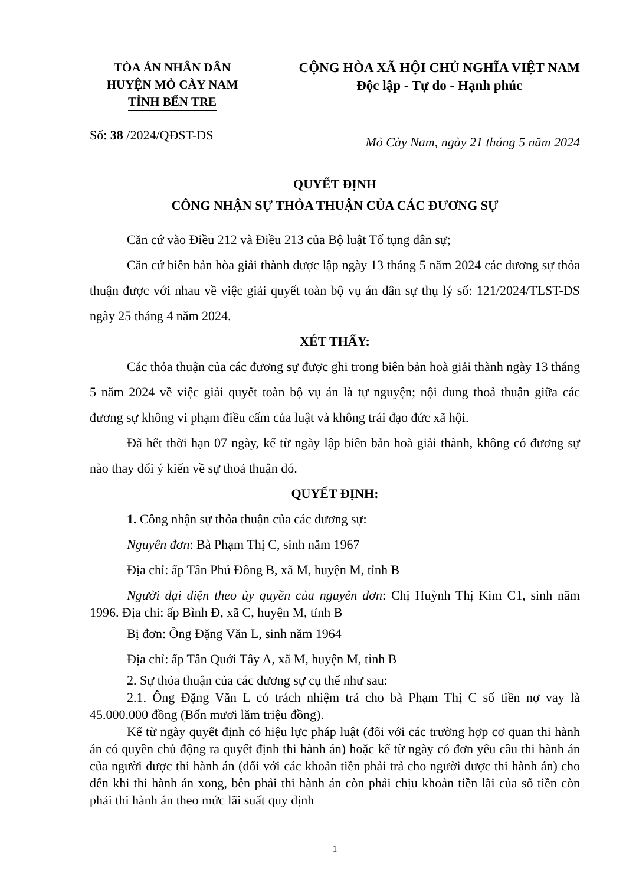TÒA ÁN NHÂN DÂN
HUYỆN MỎ CÀY NAM
TỈNH BẾN TRE
CỘNG HÒA XÃ HỘI CHỦ NGHĨA VIỆT NAM
Độc lập - Tự do - Hạnh phúc
Số: 38 /2024/QĐST-DS
Mỏ Cày Nam, ngày 21 tháng 5 năm 2024
QUYẾT ĐỊNH
CÔNG NHẬN SỰ THỎA THUẬN CỦA CÁC ĐƯƠNG SỰ
Căn cứ vào Điều 212 và Điều 213 của Bộ luật Tố tụng dân sự;
Căn cứ biên bản hòa giải thành được lập ngày 13 tháng 5 năm 2024 các đương sự thỏa thuận được với nhau về việc giải quyết toàn bộ vụ án dân sự thụ lý số: 121/2024/TLST-DS ngày 25 tháng 4 năm 2024.
XÉT THẤY:
Các thỏa thuận của các đương sự được ghi trong biên bản hoà giải thành ngày 13 tháng 5 năm 2024 về việc giải quyết toàn bộ vụ án là tự nguyện; nội dung thoả thuận giữa các đương sự không vi phạm điều cấm của luật và không trái đạo đức xã hội.
Đã hết thời hạn 07 ngày, kể từ ngày lập biên bản hoà giải thành, không có đương sự nào thay đổi ý kiến về sự thoả thuận đó.
QUYẾT ĐỊNH:
1. Công nhận sự thỏa thuận của các đương sự:
Nguyên đơn: Bà Phạm Thị C, sinh năm 1967
Địa chỉ: ấp Tân Phú Đông B, xã M, huyện M, tỉnh B
Người đại diện theo ủy quyền của nguyên đơn: Chị Huỳnh Thị Kim C1, sinh năm 1996. Địa chỉ: ấp Bình Đ, xã C, huyện M, tỉnh B
Bị đơn: Ông Đặng Văn L, sinh năm 1964
Địa chỉ: ấp Tân Quới Tây A, xã M, huyện M, tỉnh B
2. Sự thỏa thuận của các đương sự cụ thể như sau:
2.1. Ông Đặng Văn L có trách nhiệm trả cho bà Phạm Thị C số tiền nợ vay là 45.000.000 đồng (Bốn mươi lăm triệu đồng).
Kể từ ngày quyết định có hiệu lực pháp luật (đối với các trường hợp cơ quan thi hành án có quyền chủ động ra quyết định thi hành án) hoặc kể từ ngày có đơn yêu cầu thi hành án của người được thi hành án (đối với các khoản tiền phải trả cho người được thi hành án) cho đến khi thi hành án xong, bên phải thi hành án còn phải chịu khoản tiền lãi của số tiền còn phải thi hành án theo mức lãi suất quy định
1